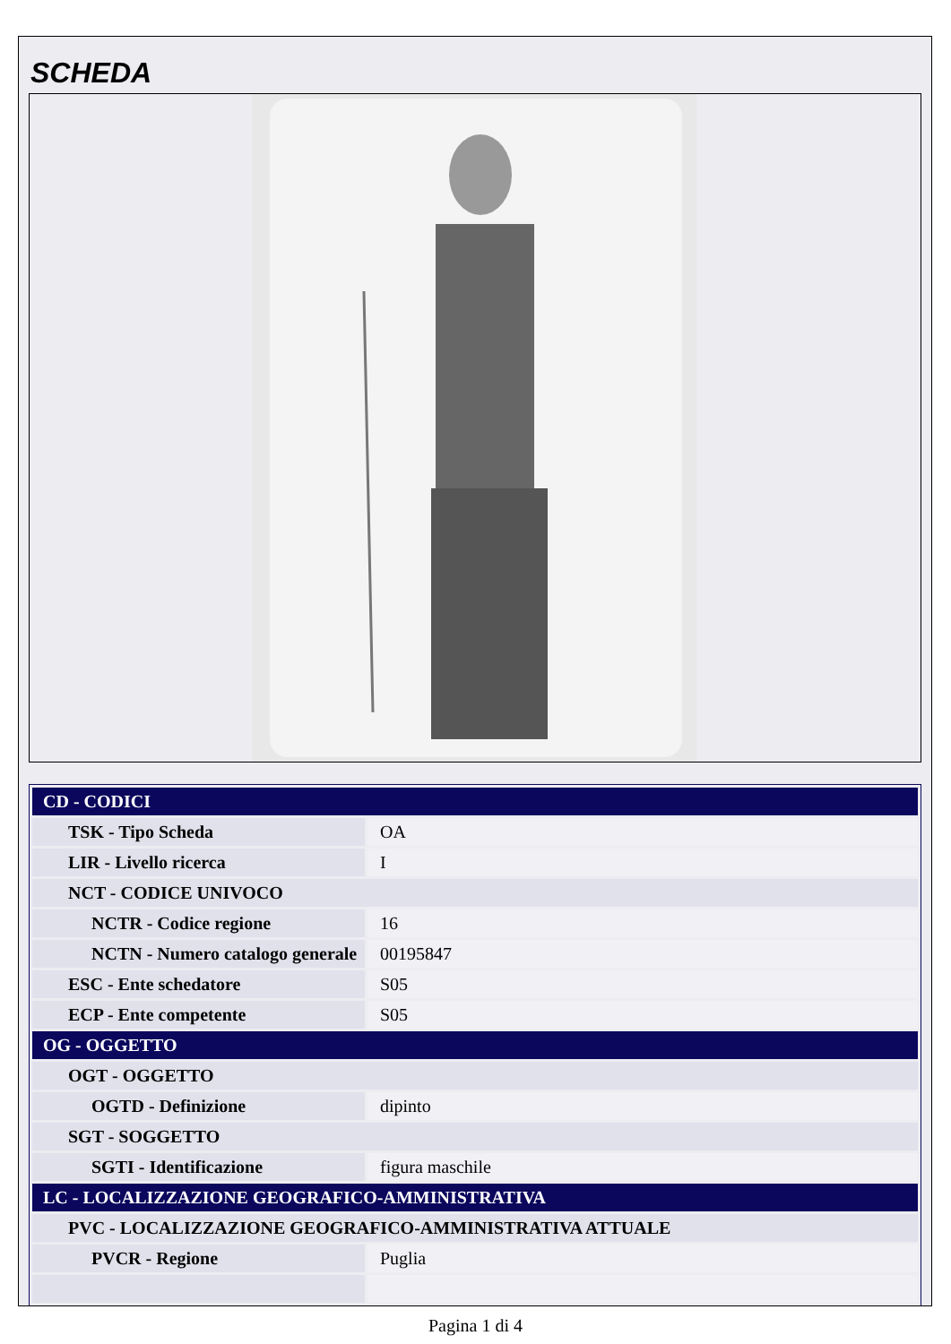SCHEDA
| CD - CODICI | |
| TSK - Tipo Scheda | OA |
| LIR - Livello ricerca | I |
| NCT - CODICE UNIVOCO | |
| NCTR - Codice regione | 16 |
| NCTN - Numero catalogo generale | 00195847 |
| ESC - Ente schedatore | S05 |
| ECP - Ente competente | S05 |
| OG - OGGETTO | |
| OGT - OGGETTO | |
| OGTD - Definizione | dipinto |
| SGT - SOGGETTO | |
| SGTI - Identificazione | figura maschile |
| LC - LOCALIZZAZIONE GEOGRAFICO-AMMINISTRATIVA | |
| PVC - LOCALIZZAZIONE GEOGRAFICO-AMMINISTRATIVA ATTUALE | |
| PVCR - Regione | Puglia |
Pagina 1 di 4